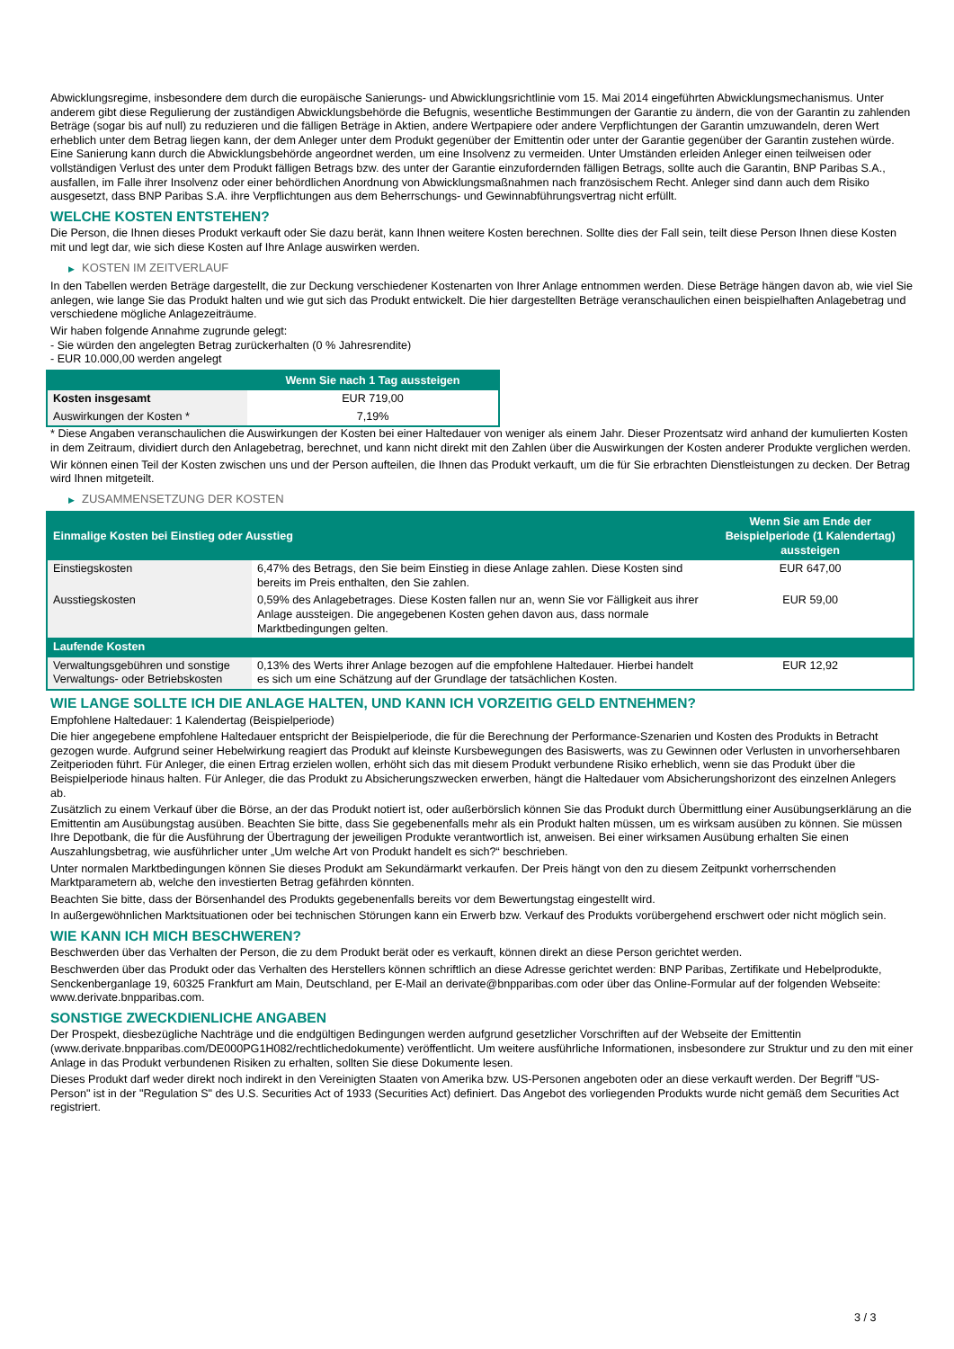Abwicklungsregime, insbesondere dem durch die europäische Sanierungs- und Abwicklungsrichtlinie vom 15. Mai 2014 eingeführten Abwicklungsmechanismus. Unter anderem gibt diese Regulierung der zuständigen Abwicklungsbehörde die Befugnis, wesentliche Bestimmungen der Garantie zu ändern, die von der Garantin zu zahlenden Beträge (sogar bis auf null) zu reduzieren und die fälligen Beträge in Aktien, andere Wertpapiere oder andere Verpflichtungen der Garantin umzuwandeln, deren Wert erheblich unter dem Betrag liegen kann, der dem Anleger unter dem Produkt gegenüber der Emittentin oder unter der Garantie gegenüber der Garantin zustehen würde. Eine Sanierung kann durch die Abwicklungsbehörde angeordnet werden, um eine Insolvenz zu vermeiden. Unter Umständen erleiden Anleger einen teilweisen oder vollständigen Verlust des unter dem Produkt fälligen Betrags bzw. des unter der Garantie einzufordernden fälligen Betrags, sollte auch die Garantin, BNP Paribas S.A., ausfallen, im Falle ihrer Insolvenz oder einer behördlichen Anordnung von Abwicklungsmaßnahmen nach französischem Recht. Anleger sind dann auch dem Risiko ausgesetzt, dass BNP Paribas S.A. ihre Verpflichtungen aus dem Beherrschungs- und Gewinnabführungsvertrag nicht erfüllt.
WELCHE KOSTEN ENTSTEHEN?
Die Person, die Ihnen dieses Produkt verkauft oder Sie dazu berät, kann Ihnen weitere Kosten berechnen. Sollte dies der Fall sein, teilt diese Person Ihnen diese Kosten mit und legt dar, wie sich diese Kosten auf Ihre Anlage auswirken werden.
▶ KOSTEN IM ZEITVERLAUF
In den Tabellen werden Beträge dargestellt, die zur Deckung verschiedener Kostenarten von Ihrer Anlage entnommen werden. Diese Beträge hängen davon ab, wie viel Sie anlegen, wie lange Sie das Produkt halten und wie gut sich das Produkt entwickelt. Die hier dargestellten Beträge veranschaulichen einen beispielhaften Anlagebetrag und verschiedene mögliche Anlagezeiträume.
Wir haben folgende Annahme zugrunde gelegt:
- Sie würden den angelegten Betrag zurückerhalten (0 % Jahresrendite)
- EUR 10.000,00 werden angelegt
| | Wenn Sie nach 1 Tag aussteigen |
| --- | --- |
| Kosten insgesamt | EUR 719,00 |
| Auswirkungen der Kosten * | 7,19% |
* Diese Angaben veranschaulichen die Auswirkungen der Kosten bei einer Haltedauer von weniger als einem Jahr. Dieser Prozentsatz wird anhand der kumulierten Kosten in dem Zeitraum, dividiert durch den Anlagebetrag, berechnet, und kann nicht direkt mit den Zahlen über die Auswirkungen der Kosten anderer Produkte verglichen werden.
Wir können einen Teil der Kosten zwischen uns und der Person aufteilen, die Ihnen das Produkt verkauft, um die für Sie erbrachten Dienstleistungen zu decken. Der Betrag wird Ihnen mitgeteilt.
▶ ZUSAMMENSETZUNG DER KOSTEN
| Einmalige Kosten bei Einstieg oder Ausstieg | | Wenn Sie am Ende der Beispielperiode (1 Kalendertag) aussteigen |
| --- | --- | --- |
| Einstiegskosten | 6,47% des Betrags, den Sie beim Einstieg in diese Anlage zahlen. Diese Kosten sind bereits im Preis enthalten, den Sie zahlen. | EUR 647,00 |
| Ausstiegskosten | 0,59% des Anlagebetrages. Diese Kosten fallen nur an, wenn Sie vor Fälligkeit aus ihrer Anlage aussteigen. Die angegebenen Kosten gehen davon aus, dass normale Marktbedingungen gelten. | EUR 59,00 |
| Laufende Kosten | | |
| Verwaltungsgebühren und sonstige Verwaltungs- oder Betriebskosten | 0,13% des Werts ihrer Anlage bezogen auf die empfohlene Haltedauer. Hierbei handelt es sich um eine Schätzung auf der Grundlage der tatsächlichen Kosten. | EUR 12,92 |
WIE LANGE SOLLTE ICH DIE ANLAGE HALTEN, UND KANN ICH VORZEITIG GELD ENTNEHMEN?
Empfohlene Haltedauer: 1 Kalendertag (Beispielperiode)
Die hier angegebene empfohlene Haltedauer entspricht der Beispielperiode, die für die Berechnung der Performance-Szenarien und Kosten des Produkts in Betracht gezogen wurde. Aufgrund seiner Hebelwirkung reagiert das Produkt auf kleinste Kursbewegungen des Basiswerts, was zu Gewinnen oder Verlusten in unvorhersehbaren Zeitperioden führt. Für Anleger, die einen Ertrag erzielen wollen, erhöht sich das mit diesem Produkt verbundene Risiko erheblich, wenn sie das Produkt über die Beispielperiode hinaus halten. Für Anleger, die das Produkt zu Absicherungszwecken erwerben, hängt die Haltedauer vom Absicherungshorizont des einzelnen Anlegers ab.
Zusätzlich zu einem Verkauf über die Börse, an der das Produkt notiert ist, oder außerbörslich können Sie das Produkt durch Übermittlung einer Ausübungserklärung an die Emittentin am Ausübungstag ausüben. Beachten Sie bitte, dass Sie gegebenenfalls mehr als ein Produkt halten müssen, um es wirksam ausüben zu können. Sie müssen Ihre Depotbank, die für die Ausführung der Übertragung der jeweiligen Produkte verantwortlich ist, anweisen. Bei einer wirksamen Ausübung erhalten Sie einen Auszahlungsbetrag, wie ausführlicher unter „Um welche Art von Produkt handelt es sich?“ beschrieben.
Unter normalen Marktbedingungen können Sie dieses Produkt am Sekundärmarkt verkaufen. Der Preis hängt von den zu diesem Zeitpunkt vorherrschenden Marktparametern ab, welche den investierten Betrag gefährden könnten.
Beachten Sie bitte, dass der Börsenhandel des Produkts gegebenenfalls bereits vor dem Bewertungstag eingestellt wird.
In außergewöhnlichen Marktsituationen oder bei technischen Störungen kann ein Erwerb bzw. Verkauf des Produkts vorübergehend erschwert oder nicht möglich sein.
WIE KANN ICH MICH BESCHWEREN?
Beschwerden über das Verhalten der Person, die zu dem Produkt berät oder es verkauft, können direkt an diese Person gerichtet werden.
Beschwerden über das Produkt oder das Verhalten des Herstellers können schriftlich an diese Adresse gerichtet werden: BNP Paribas, Zertifikate und Hebelprodukte, Senckenberganlage 19, 60325 Frankfurt am Main, Deutschland, per E-Mail an derivate@bnpparibas.com oder über das Online-Formular auf der folgenden Webseite: www.derivate.bnpparibas.com.
SONSTIGE ZWECKDIENLICHE ANGABEN
Der Prospekt, diesbezügliche Nachträge und die endgültigen Bedingungen werden aufgrund gesetzlicher Vorschriften auf der Webseite der Emittentin (www.derivate.bnpparibas.com/DE000PG1H082/rechtlichedokumente) veröffentlicht. Um weitere ausführliche Informationen, insbesondere zur Struktur und zu den mit einer Anlage in das Produkt verbundenen Risiken zu erhalten, sollten Sie diese Dokumente lesen.
Dieses Produkt darf weder direkt noch indirekt in den Vereinigten Staaten von Amerika bzw. US-Personen angeboten oder an diese verkauft werden. Der Begriff "US-Person" ist in der "Regulation S" des U.S. Securities Act of 1933 (Securities Act) definiert. Das Angebot des vorliegenden Produkts wurde nicht gemäß dem Securities Act registriert.
3 / 3